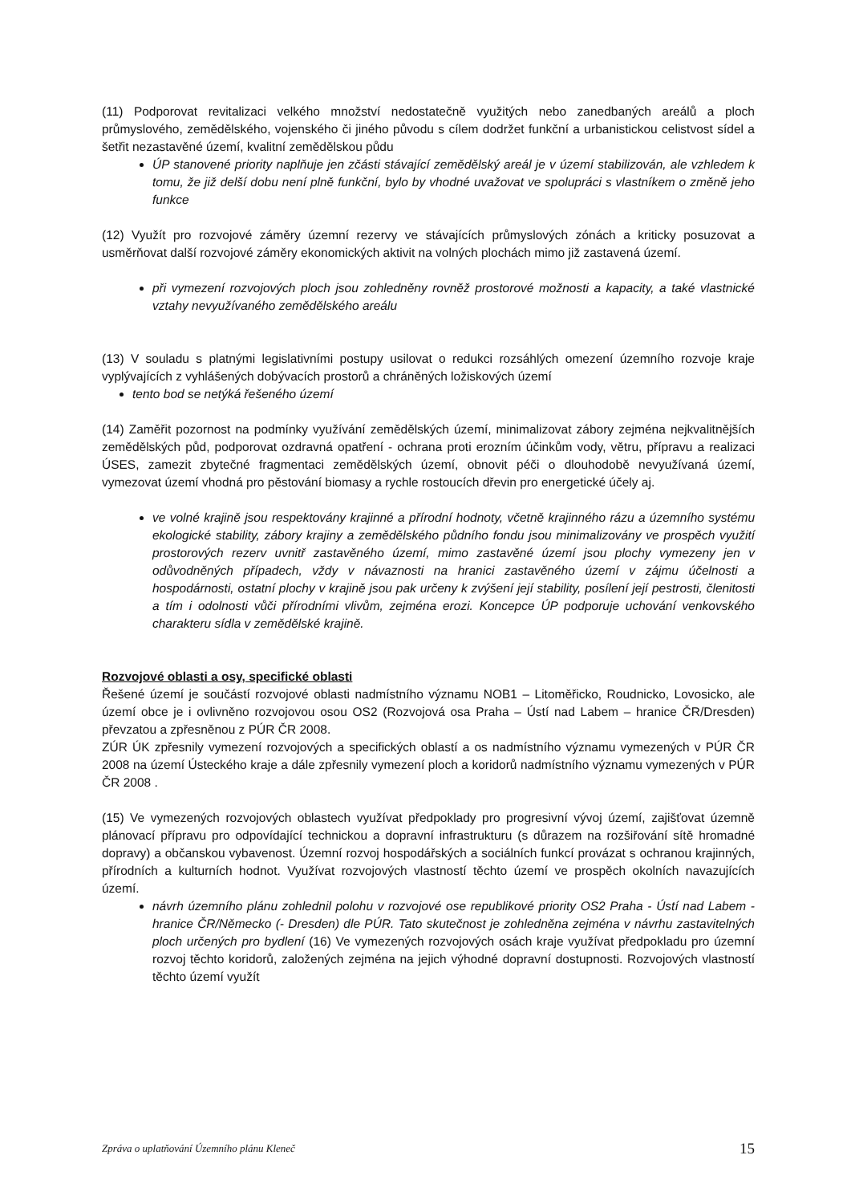(11) Podporovat revitalizaci velkého množství nedostatečně využitých nebo zanedbaných areálů a ploch průmyslového, zemědělského, vojenského či jiného původu s cílem dodržet funkční a urbanistickou celistvost sídel a šetřit nezastavěné území, kvalitní zemědělskou půdu
ÚP stanovené priority naplňuje jen zčásti stávající zemědělský areál je v území stabilizován, ale vzhledem k tomu, že již delší dobu není plně funkční, bylo by vhodné uvažovat ve spolupráci s vlastníkem o změně jeho funkce
(12) Využít pro rozvojové záměry územní rezervy ve stávajících průmyslových zónách a kriticky posuzovat a usměrňovat další rozvojové záměry ekonomických aktivit na volných plochách mimo již zastavená území.
při vymezení rozvojových ploch jsou zohledněny rovněž prostorové možnosti a kapacity, a také vlastnické vztahy nevyužívaného zemědělského areálu
(13) V souladu s platnými legislativními postupy usilovat o redukci rozsáhlých omezení územního rozvoje kraje vyplývajících z vyhlášených dobývacích prostorů a chráněných ložiskových území
tento bod se netýká řešeného území
(14) Zaměřit pozornost na podmínky využívání zemědělských území, minimalizovat zábory zejména nejkvalitnějších zemědělských půd, podporovat ozdravná opatření - ochrana proti erozním účinkům vody, větru, přípravu a realizaci ÚSES, zamezit zbytečné fragmentaci zemědělských území, obnovit péči o dlouhodobě nevyužívaná území, vymezovat území vhodná pro pěstování biomasy a rychle rostoucích dřevin pro energetické účely aj.
ve volné krajině jsou respektovány krajinné a přírodní hodnoty, včetně krajinného rázu a územního systému ekologické stability, zábory krajiny a zemědělského půdního fondu jsou minimalizovány ve prospěch využití prostorových rezerv uvnitř zastavěného území, mimo zastavěné území jsou plochy vymezeny jen v odůvodněných případech, vždy v návaznosti na hranici zastavěného území v zájmu účelnosti a hospodárnosti, ostatní plochy v krajině jsou pak určeny k zvýšení její stability, posílení její pestrosti, členitosti a tím i odolnosti vůči přírodními vlivům, zejména erozi. Koncepce ÚP podporuje uchování venkovského charakteru sídla v zemědělské krajině.
Rozvojové oblasti a osy, specifické oblasti
Řešené území je součástí rozvojové oblasti nadmístního významu NOB1 – Litoměřicko, Roudnicko, Lovosicko, ale území obce je i ovlivněno rozvojovou osou OS2 (Rozvojová osa Praha – Ústí nad Labem – hranice ČR/Dresden) převzatou a zpřesněnou z PÚR ČR 2008.
ZÚR ÚK zpřesnily vymezení rozvojových a specifických oblastí a os nadmístního významu vymezených v PÚR ČR 2008 na území Ústeckého kraje a dále zpřesnily vymezení ploch a koridorů nadmístního významu vymezených v PÚR ČR 2008 .
(15) Ve vymezených rozvojových oblastech využívat předpoklady pro progresivní vývoj území, zajišťovat územně plánovací přípravu pro odpovídající technickou a dopravní infrastrukturu (s důrazem na rozšiřování sítě hromadné dopravy) a občanskou vybavenost. Územní rozvoj hospodářských a sociálních funkcí provázat s ochranou krajinných, přírodních a kulturních hodnot. Využívat rozvojových vlastností těchto území ve prospěch okolních navazujících území.
návrh územního plánu zohlednil polohu v rozvojové ose republikové priority OS2 Praha - Ústí nad Labem - hranice ČR/Německo (- Dresden) dle PÚR. Tato skutečnost je zohledněna zejména v návrhu zastavitelných ploch určených pro bydlení (16) Ve vymezených rozvojových osách kraje využívat předpokladu pro územní rozvoj těchto koridorů, založených zejména na jejich výhodné dopravní dostupnosti. Rozvojových vlastností těchto území využít
Zpráva o uplatňování Územního plánu Kleneč 15